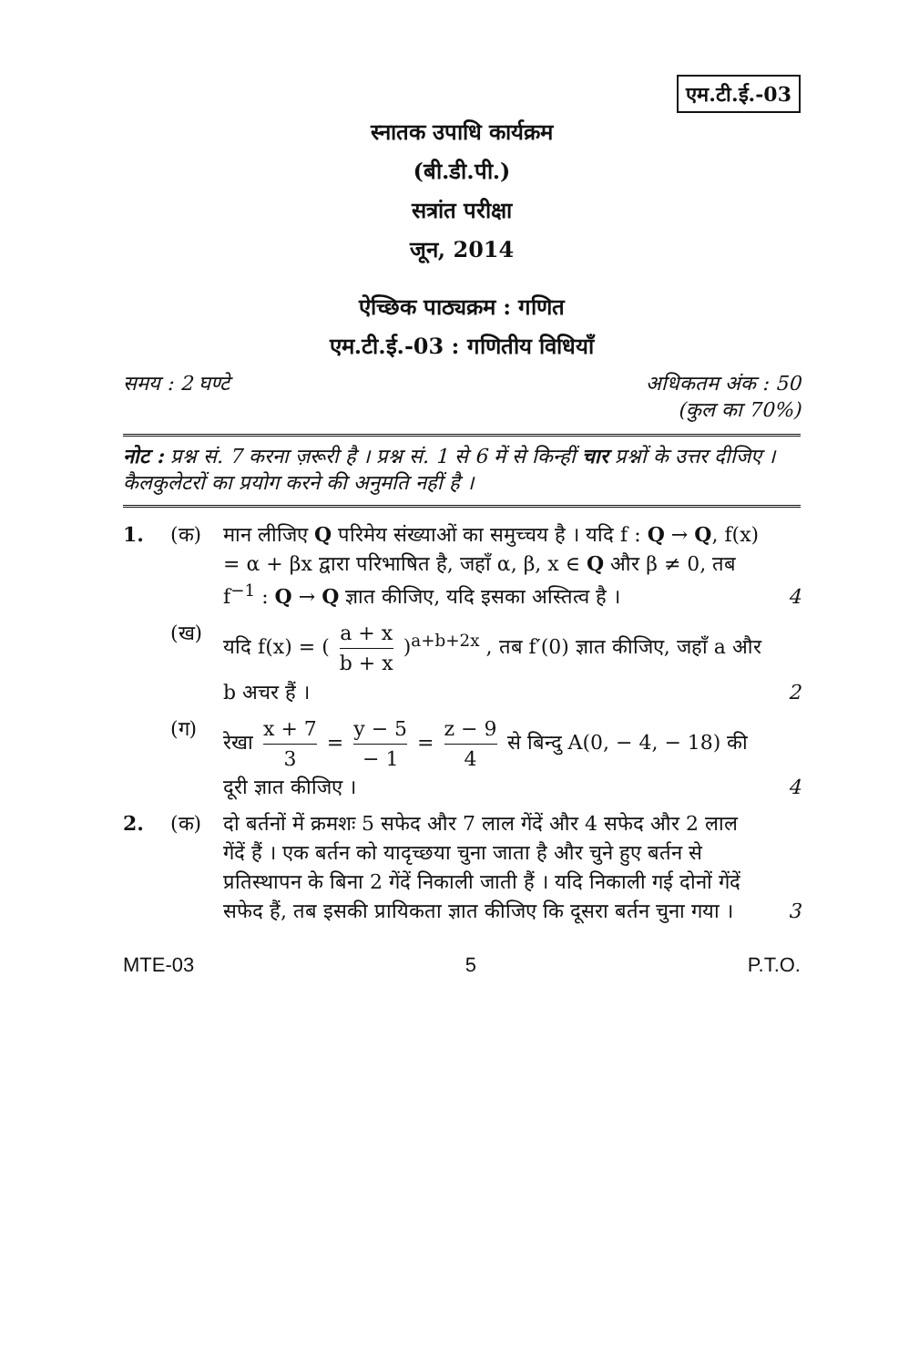एम.टी.ई.-03
स्नातक उपाधि कार्यक्रम
(बी.डी.पी.)
सत्रांत परीक्षा
जून, 2014
ऐच्छिक पाठ्यक्रम : गणित
एम.टी.ई.-03 : गणितीय विधियाँ
समय : 2 घण्टे अधिकतम अंक : 50
(कुल का 70%)
नोट : प्रश्न सं. 7 करना ज़रूरी है । प्रश्न सं. 1 से 6 में से किन्हीं चार प्रश्नों के उत्तर दीजिए । कैलकुलेटरों का प्रयोग करने की अनुमति नहीं है ।
1. (क) मान लीजिए Q परिमेय संख्याओं का समुच्चय है । यदि f : Q → Q, f(x) = α + βx द्वारा परिभाषित है, जहाँ α, β, x ∈ Q और β ≠ 0, तब f<sup>−1</sup> : Q → Q ज्ञात कीजिए, यदि इसका अस्तित्व है ।
4
(ख) यदि f(x) = ( a + x b + x )<sup>a+b+2x</sup> , तब f′(0) ज्ञात कीजिए, जहाँ a और b अचर हैं ।
2
(ग) रेखा x + 7 3 = y − 5 − 1 = z − 9 4 से बिन्दु A(0, − 4, − 18) की दूरी ज्ञात कीजिए ।
4
2. (क) दो बर्तनों में क्रमशः 5 सफेद और 7 लाल गेंदें और 4 सफेद और 2 लाल गेंदें हैं । एक बर्तन को यादृच्छया चुना जाता है और चुने हुए बर्तन से प्रतिस्थापन के बिना 2 गेंदें निकाली जाती हैं । यदि निकाली गई दोनों गेंदें सफेद हैं, तब इसकी प्रायिकता ज्ञात कीजिए कि दूसरा बर्तन चुना गया ।
3
MTE-03 5 P.T.O.